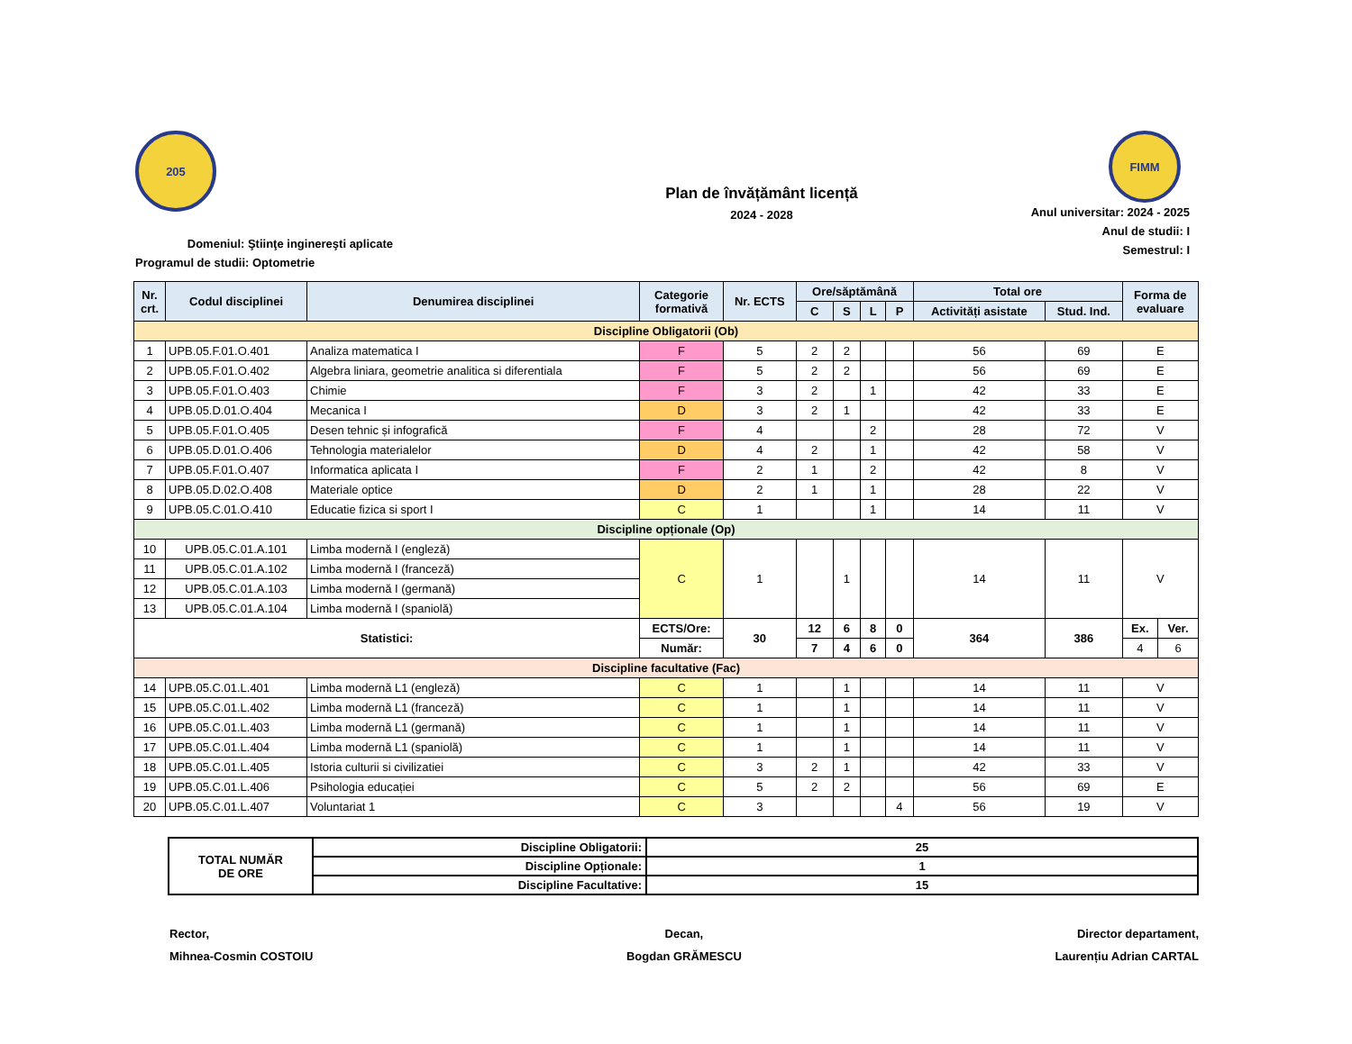205
Domeniul: Ştiinţe inginereşti aplicate
Programul de studii: Optometrie
Plan de învățământ licență
2024 - 2028
FIMM
Anul universitar: 2024 - 2025
Anul de studii: I
Semestrul: I
| Nr. crt. | Codul disciplinei | Denumirea disciplinei | Categorie formativă | Nr. ECTS | Ore/săptămână | | | | Total ore | | Forma de evaluare | |
| --- | --- | --- | --- | --- | --- | --- | --- | --- | --- | --- | --- | --- |
| | | | | | C | S | L | P | Activități asistate | Stud. Ind. | | |
| Discipline Obligatorii (Ob) | | | | | | | | | | | | |
| 1 | UPB.05.F.01.O.401 | Analiza matematica I | F | 5 | 2 | 2 | | | 56 | 69 | E | |
| 2 | UPB.05.F.01.O.402 | Algebra liniara, geometrie analitica si diferentiala | F | 5 | 2 | 2 | | | 56 | 69 | E | |
| 3 | UPB.05.F.01.O.403 | Chimie | F | 3 | 2 | | 1 | | 42 | 33 | E | |
| 4 | UPB.05.D.01.O.404 | Mecanica I | D | 3 | 2 | 1 | | | 42 | 33 | E | |
| 5 | UPB.05.F.01.O.405 | Desen tehnic și infografică | F | 4 | | | 2 | | 28 | 72 | V | |
| 6 | UPB.05.D.01.O.406 | Tehnologia materialelor | D | 4 | 2 | | 1 | | 42 | 58 | V | |
| 7 | UPB.05.F.01.O.407 | Informatica aplicata I | F | 2 | 1 | | 2 | | 42 | 8 | V | |
| 8 | UPB.05.D.02.O.408 | Materiale optice | D | 2 | 1 | | 1 | | 28 | 22 | V | |
| 9 | UPB.05.C.01.O.410 | Educatie fizica si sport I | C | 1 | | | 1 | | 14 | 11 | V | |
| Discipline opționale (Op) | | | | | | | | | | | | |
| 10 | UPB.05.C.01.A.101 | Limba modernă I (engleză) | C | 1 | | 1 | | | 14 | 11 | V | |
| 11 | UPB.05.C.01.A.102 | Limba modernă I (franceză) | | | | | | | | | | |
| 12 | UPB.05.C.01.A.103 | Limba modernă I (germană) | | | | | | | | | | |
| 13 | UPB.05.C.01.A.104 | Limba modernă I (spaniolă) | | | | | | | | | | |
| Statistici: | | | ECTS/Ore: | 30 | 12 | 6 | 8 | 0 | 364 | 386 | Ex. | Ver. |
| | | | Număr: | | 7 | 4 | 6 | 0 | | | 4 | 6 |
| Discipline facultative (Fac) | | | | | | | | | | | | |
| 14 | UPB.05.C.01.L.401 | Limba modernă L1 (engleză) | C | 1 | | 1 | | | 14 | 11 | V | |
| 15 | UPB.05.C.01.L.402 | Limba modernă L1 (franceză) | C | 1 | | 1 | | | 14 | 11 | V | |
| 16 | UPB.05.C.01.L.403 | Limba modernă L1 (germană) | C | 1 | | 1 | | | 14 | 11 | V | |
| 17 | UPB.05.C.01.L.404 | Limba modernă L1 (spaniolă) | C | 1 | | 1 | | | 14 | 11 | V | |
| 18 | UPB.05.C.01.L.405 | Istoria culturii si civilizatiei | C | 3 | 2 | 1 | | | 42 | 33 | V | |
| 19 | UPB.05.C.01.L.406 | Psihologia educației | C | 5 | 2 | 2 | | | 56 | 69 | E | |
| 20 | UPB.05.C.01.L.407 | Voluntariat 1 | C | 3 | | | | 4 | 56 | 19 | V | |
| TOTAL NUMĂR DE ORE | Discipline Obligatorii: | 25 |
| | Discipline Opționale: | 1 |
| | Discipline Facultative: | 15 |
Rector,
Mihnea-Cosmin COSTOIU
Decan,
Bogdan GRĂMESCU
Director departament,
Laurențiu Adrian CARTAL